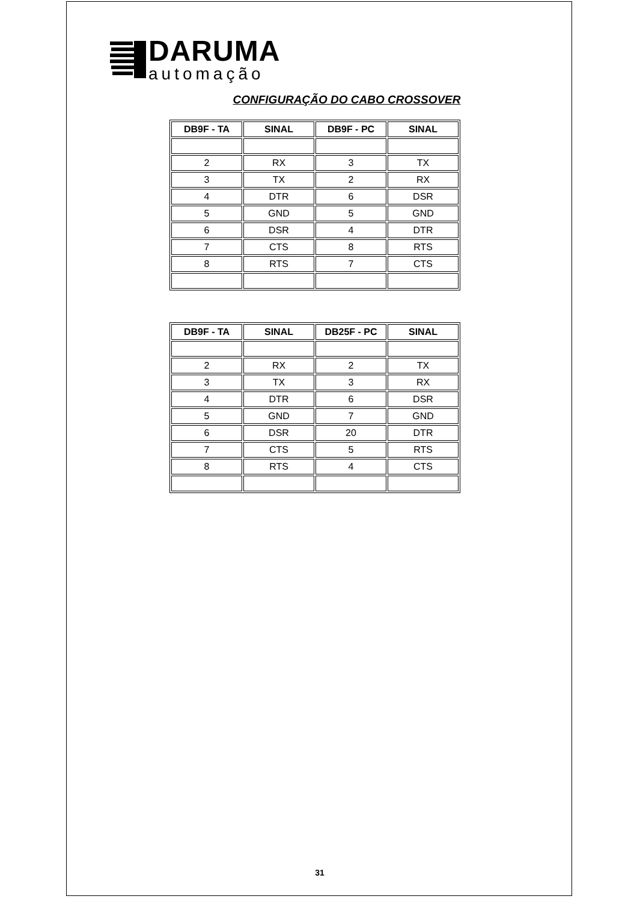DARUMA
automação
CONFIGURAÇÃO DO CABO CROSSOVER
| DB9F - TA | SINAL | DB9F - PC | SINAL |
| --- | --- | --- | --- |
| 2 | RX | 3 | TX |
| 3 | TX | 2 | RX |
| 4 | DTR | 6 | DSR |
| 5 | GND | 5 | GND |
| 6 | DSR | 4 | DTR |
| 7 | CTS | 8 | RTS |
| 8 | RTS | 7 | CTS |
| DB9F - TA | SINAL | DB25F - PC | SINAL |
| --- | --- | --- | --- |
| 2 | RX | 2 | TX |
| 3 | TX | 3 | RX |
| 4 | DTR | 6 | DSR |
| 5 | GND | 7 | GND |
| 6 | DSR | 20 | DTR |
| 7 | CTS | 5 | RTS |
| 8 | RTS | 4 | CTS |
31